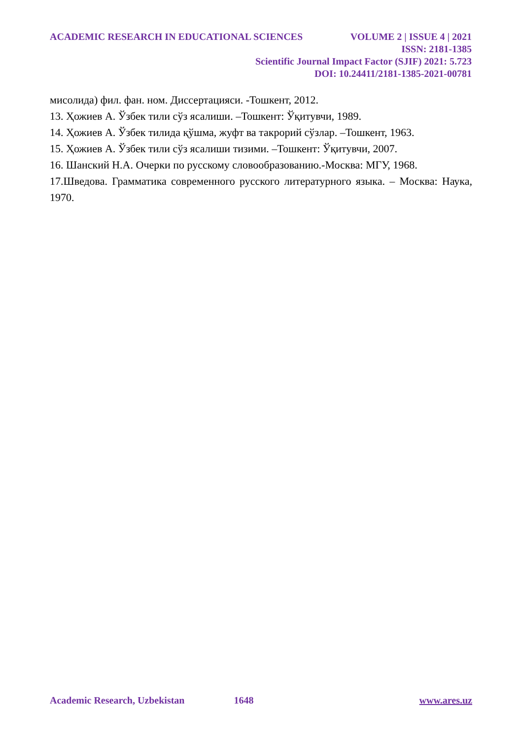ACADEMIC RESEARCH IN EDUCATIONAL SCIENCES VOLUME 2 | ISSUE 4 | 2021
ISSN: 2181-1385
Scientific Journal Impact Factor (SJIF) 2021: 5.723
DOI: 10.24411/2181-1385-2021-00781
мисолида) фил. фан. ном. Диссертацияси. -Тошкент, 2012.
13. Ҳожиев А. Ўзбек тили сўз ясалиши. –Тошкент: Ўқитувчи, 1989.
14. Ҳожиев А. Ўзбек тилида қўшма, жуфт ва такрорий сўзлар. –Тошкент, 1963.
15. Ҳожиев А. Ўзбек тили сўз ясалиши тизими. –Тошкент: Ўқитувчи, 2007.
16. Шанский Н.А. Очерки по русскому словообразованию.-Москва: МГУ, 1968.
17.Шведова. Грамматика современного русского литературного языка. – Москва: Наука, 1970.
Academic Research, Uzbekistan 1648 www.ares.uz